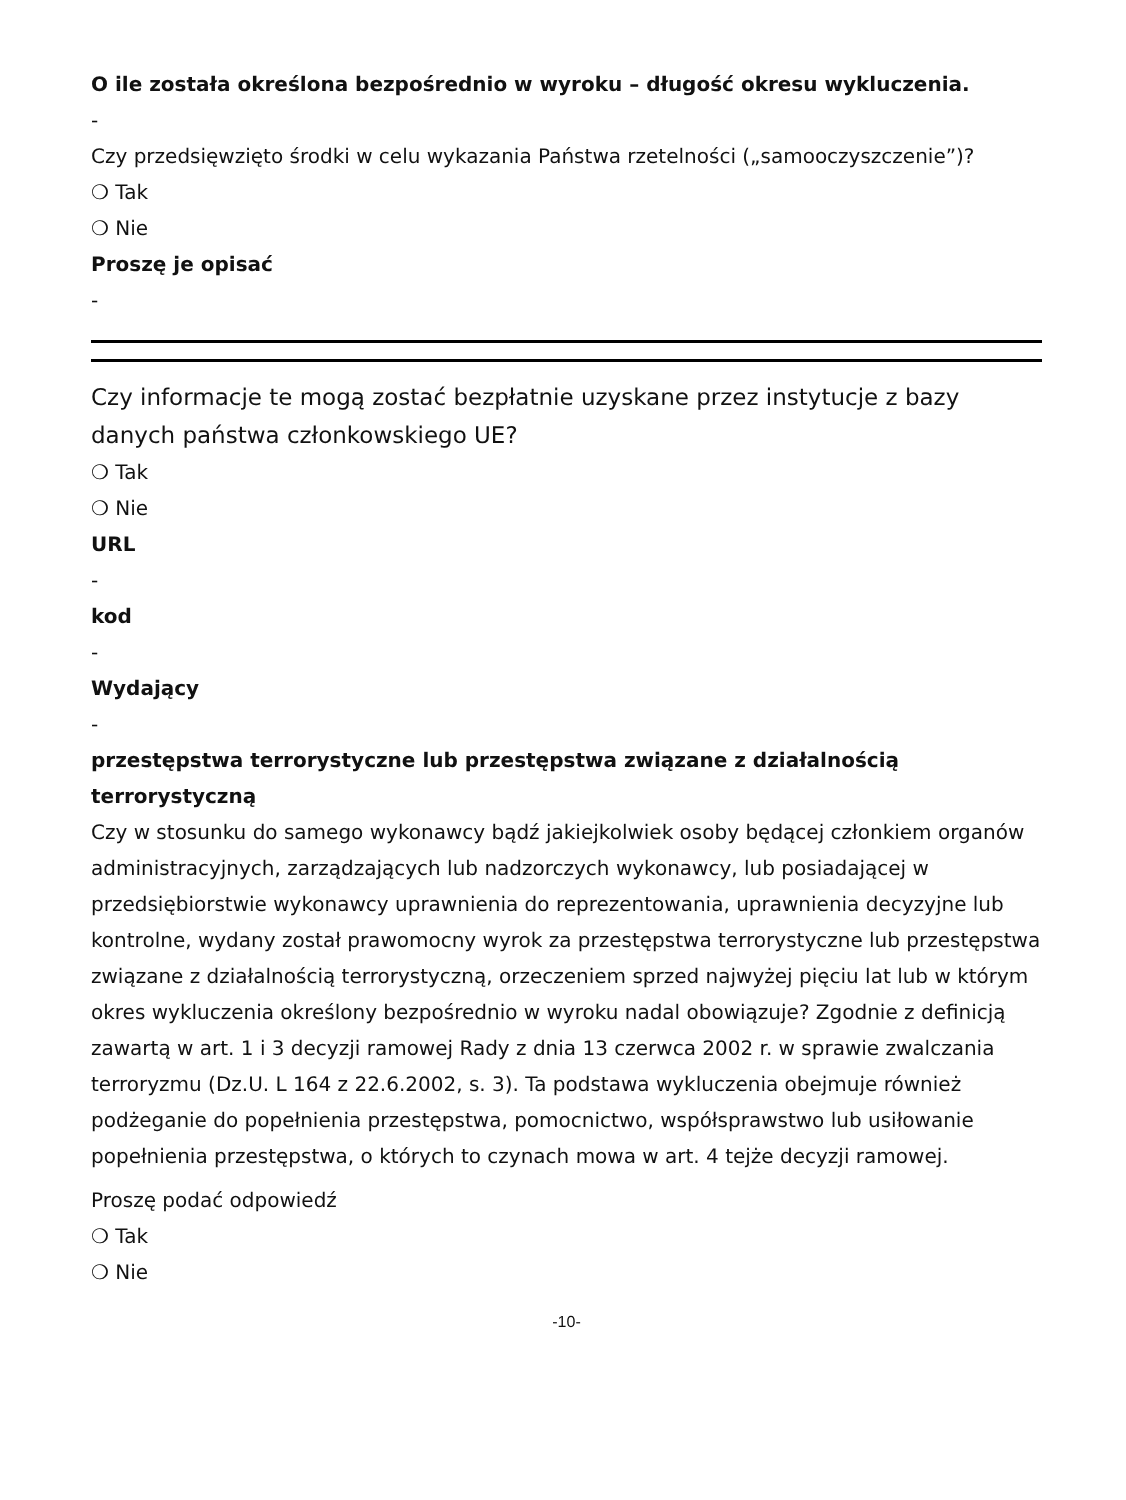O ile została określona bezpośrednio w wyroku – długość okresu wykluczenia.
-
Czy przedsięwzięto środki w celu wykazania Państwa rzetelności („samooczyszczenie”)?
❍ Tak
❍ Nie
Proszę je opisać
-
Czy informacje te mogą zostać bezpłatnie uzyskane przez instytucje z bazy danych państwa członkowskiego UE?
❍ Tak
❍ Nie
URL
-
kod
-
Wydający
-
przestępstwa terrorystyczne lub przestępstwa związane z działalnością terrorystyczną
Czy w stosunku do samego wykonawcy bądź jakiejkolwiek osoby będącej członkiem organów administracyjnych, zarządzających lub nadzorczych wykonawcy, lub posiadającej w przedsiębiorstwie wykonawcy uprawnienia do reprezentowania, uprawnienia decyzyjne lub kontrolne, wydany został prawomocny wyrok za przestępstwa terrorystyczne lub przestępstwa związane z działalnością terrorystyczną, orzeczeniem sprzed najwyżej pięciu lat lub w którym okres wykluczenia określony bezpośrednio w wyroku nadal obowiązuje? Zgodnie z definicją zawartą w art. 1 i 3 decyzji ramowej Rady z dnia 13 czerwca 2002 r. w sprawie zwalczania terroryzmu (Dz.U. L 164 z 22.6.2002, s. 3). Ta podstawa wykluczenia obejmuje również podżeganie do popełnienia przestępstwa, pomocnictwo, współsprawstwo lub usiłowanie popełnienia przestępstwa, o których to czynach mowa w art. 4 tejże decyzji ramowej.
Proszę podać odpowiedź
❍ Tak
❍ Nie
-10-